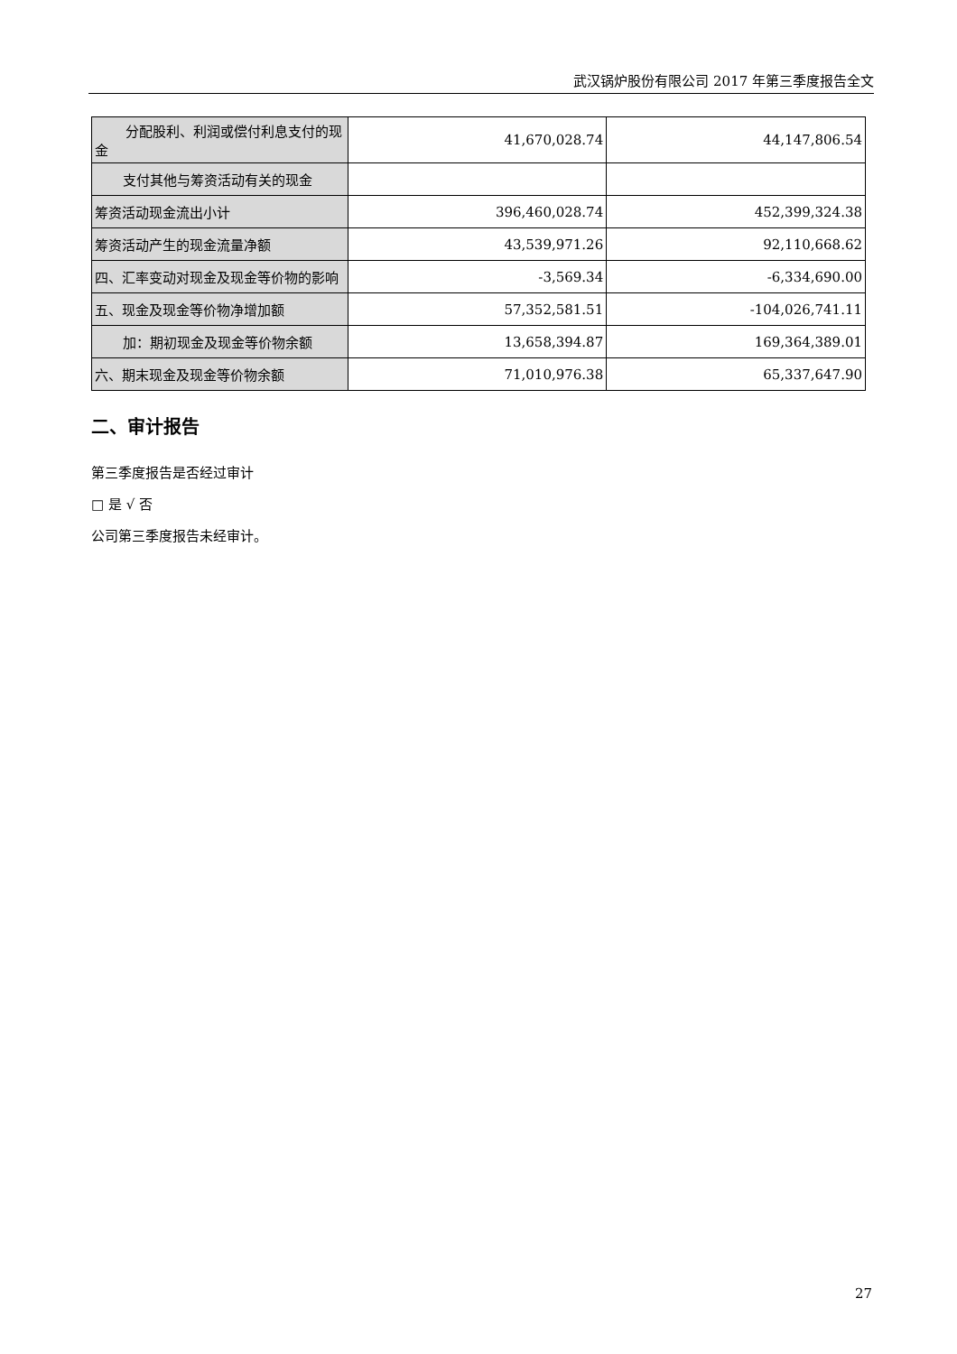武汉锅炉股份有限公司 2017 年第三季度报告全文
| 分配股利、利润或偿付利息支付 的现金 | 41,670,028.74 | 44,147,806.54 |
| 支付其他与筹资活动有关的现金 | | |
| 筹资活动现金流出小计 | 396,460,028.74 | 452,399,324.38 |
| 筹资活动产生的现金流量净额 | 43,539,971.26 | 92,110,668.62 |
| 四、汇率变动对现金及现金等价物的影响 | -3,569.34 | -6,334,690.00 |
| 五、现金及现金等价物净增加额 | 57,352,581.51 | -104,026,741.11 |
| 加：期初现金及现金等价物余额 | 13,658,394.87 | 169,364,389.01 |
| 六、期末现金及现金等价物余额 | 71,010,976.38 | 65,337,647.90 |
二、审计报告
第三季度报告是否经过审计
□ 是 √ 否
公司第三季度报告未经审计。
27